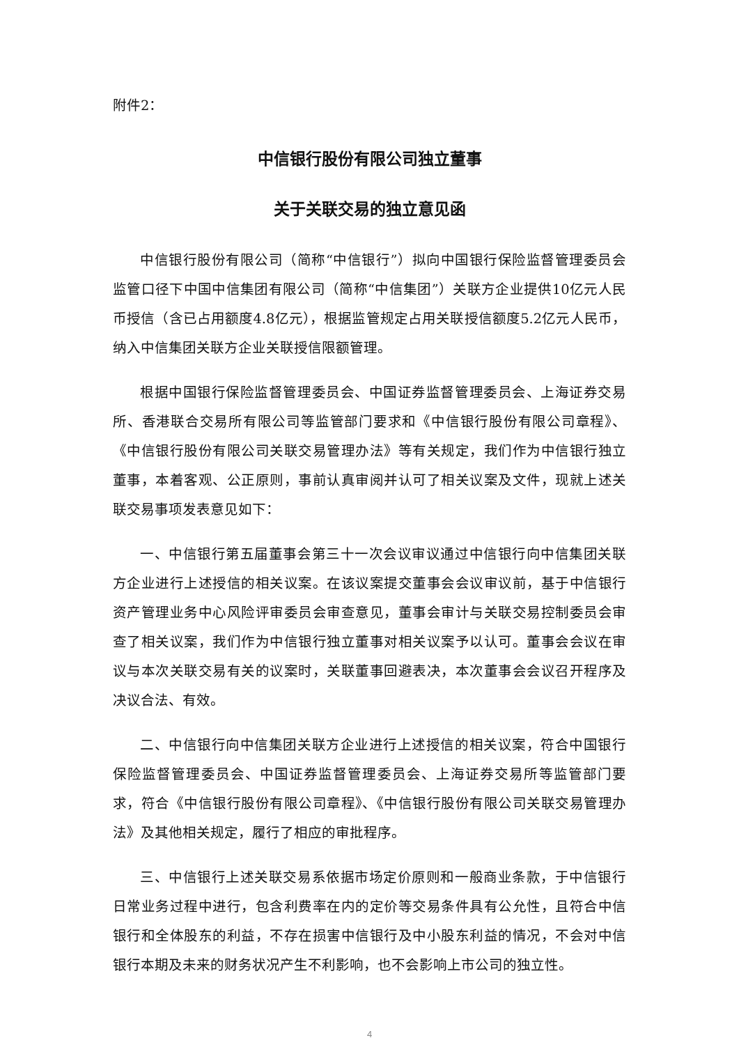附件2：
中信银行股份有限公司独立董事
关于关联交易的独立意见函
中信银行股份有限公司（简称“中信银行”）拟向中国银行保险监督管理委员会监管口径下中国中信集团有限公司（简称“中信集团”）关联方企业提供10亿元人民币授信（含已占用额度4.8亿元），根据监管规定占用关联授信额度5.2亿元人民币，纳入中信集团关联方企业关联授信限额管理。
根据中国银行保险监督管理委员会、中国证券监督管理委员会、上海证券交易所、香港联合交易所有限公司等监管部门要求和《中信银行股份有限公司章程》、《中信银行股份有限公司关联交易管理办法》等有关规定，我们作为中信银行独立董事，本着客观、公正原则，事前认真审阅并认可了相关议案及文件，现就上述关联交易事项发表意见如下：
一、中信银行第五届董事会第三十一次会议审议通过中信银行向中信集团关联方企业进行上述授信的相关议案。在该议案提交董事会会议审议前，基于中信银行资产管理业务中心风险评审委员会审查意见，董事会审计与关联交易控制委员会审查了相关议案，我们作为中信银行独立董事对相关议案予以认可。董事会会议在审议与本次关联交易有关的议案时，关联董事回避表决，本次董事会会议召开程序及决议合法、有效。
二、中信银行向中信集团关联方企业进行上述授信的相关议案，符合中国银行保险监督管理委员会、中国证券监督管理委员会、上海证券交易所等监管部门要求，符合《中信银行股份有限公司章程》、《中信银行股份有限公司关联交易管理办法》及其他相关规定，履行了相应的审批程序。
三、中信银行上述关联交易系依据市场定价原则和一般商业条款，于中信银行日常业务过程中进行，包含利费率在内的定价等交易条件具有公允性，且符合中信银行和全体股东的利益，不存在损害中信银行及中小股东利益的情况，不会对中信银行本期及未来的财务状况产生不利影响，也不会影响上市公司的独立性。
4